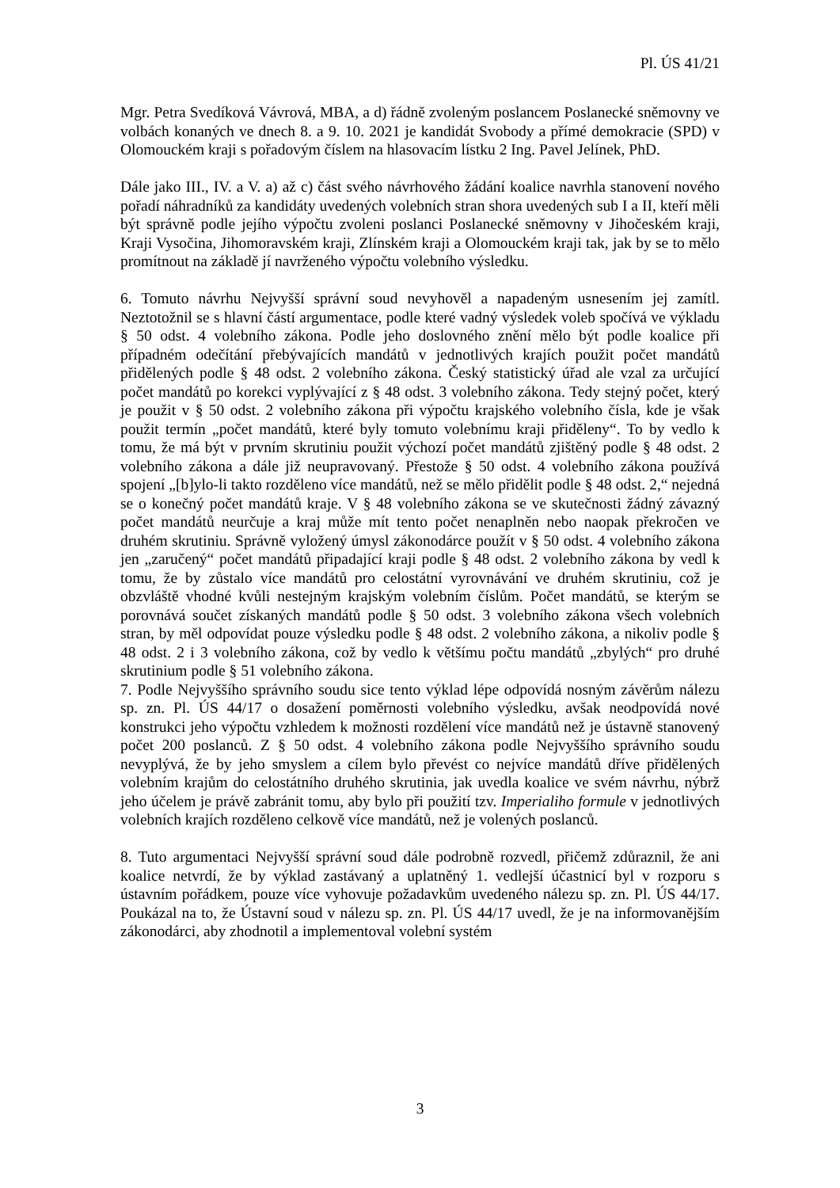Pl. ÚS 41/21
Mgr. Petra Svedíková Vávrová, MBA, a d) řádně zvoleným poslancem Poslanecké sněmovny ve volbách konaných ve dnech 8. a 9. 10. 2021 je kandidát Svobody a přímé demokracie (SPD) v Olomouckém kraji s pořadovým číslem na hlasovacím lístku 2 Ing. Pavel Jelínek, PhD.
Dále jako III., IV. a V. a) až c) část svého návrhového žádání koalice navrhla stanovení nového pořadí náhradníků za kandidáty uvedených volebních stran shora uvedených sub I a II, kteří měli být správně podle jejího výpočtu zvoleni poslanci Poslanecké sněmovny v Jihočeském kraji, Kraji Vysočina, Jihomoravském kraji, Zlínském kraji a Olomouckém kraji tak, jak by se to mělo promítnout na základě jí navrženého výpočtu volebního výsledku.
6. Tomuto návrhu Nejvyšší správní soud nevyhověl a napadeným usnesením jej zamítl. Neztotožnil se s hlavní částí argumentace, podle které vadný výsledek voleb spočívá ve výkladu § 50 odst. 4 volebního zákona. Podle jeho doslovného znění mělo být podle koalice při případném odečítání přebývajících mandátů v jednotlivých krajích použit počet mandátů přidělených podle § 48 odst. 2 volebního zákona. Český statistický úřad ale vzal za určující počet mandátů po korekci vyplývající z § 48 odst. 3 volebního zákona. Tedy stejný počet, který je použit v § 50 odst. 2 volebního zákona při výpočtu krajského volebního čísla, kde je však použit termín „počet mandátů, které byly tomuto volebnímu kraji přiděleny“. To by vedlo k tomu, že má být v prvním skrutiniu použit výchozí počet mandátů zjištěný podle § 48 odst. 2 volebního zákona a dále již neupravovaný. Přestože § 50 odst. 4 volebního zákona používá spojení „[b]ylo-li takto rozděleno více mandátů, než se mělo přidělit podle § 48 odst. 2,“ nejedná se o konečný počet mandátů kraje. V § 48 volebního zákona se ve skutečnosti žádný závazný počet mandátů neurčuje a kraj může mít tento počet nenaplněn nebo naopak překročen ve druhém skrutiniu. Správně vyložený úmysl zákonodárce použít v § 50 odst. 4 volebního zákona jen „zaručený“ počet mandátů připadající kraji podle § 48 odst. 2 volebního zákona by vedl k tomu, že by zůstalo více mandátů pro celostátní vyrovnávání ve druhém skrutiniu, což je obzvláště vhodné kvůli nestejným krajským volebním číslům. Počet mandátů, se kterým se porovnává součet získaných mandátů podle § 50 odst. 3 volebního zákona všech volebních stran, by měl odpovídat pouze výsledku podle § 48 odst. 2 volebního zákona, a nikoliv podle § 48 odst. 2 i 3 volebního zákona, což by vedlo k většímu počtu mandátů „zbylých“ pro druhé skrutinium podle § 51 volebního zákona.
7. Podle Nejvyššího správního soudu sice tento výklad lépe odpovídá nosným závěrům nálezu sp. zn. Pl. ÚS 44/17 o dosažení poměrnosti volebního výsledku, avšak neodpovídá nové konstrukci jeho výpočtu vzhledem k možnosti rozdělení více mandátů než je ústavně stanovený počet 200 poslanců. Z § 50 odst. 4 volebního zákona podle Nejvyššího správního soudu nevyplývá, že by jeho smyslem a cílem bylo převést co nejvíce mandátů dříve přidělených volebním krajům do celostátního druhého skrutinia, jak uvedla koalice ve svém návrhu, nýbrž jeho účelem je právě zabránit tomu, aby bylo při použití tzv. Imperialiho formule v jednotlivých volebních krajích rozděleno celkově více mandátů, než je volených poslanců.
8. Tuto argumentaci Nejvyšší správní soud dále podrobně rozvedl, přičemž zdůraznil, že ani koalice netvrdí, že by výklad zastávaný a uplatněný 1. vedlejší účastnicí byl v rozporu s ústavním pořádkem, pouze více vyhovuje požadavkům uvedeného nálezu sp. zn. Pl. ÚS 44/17. Poukázal na to, že Ústavní soud v nálezu sp. zn. Pl. ÚS 44/17 uvedl, že je na informovanějším zákonodárci, aby zhodnotil a implementoval volební systém
3